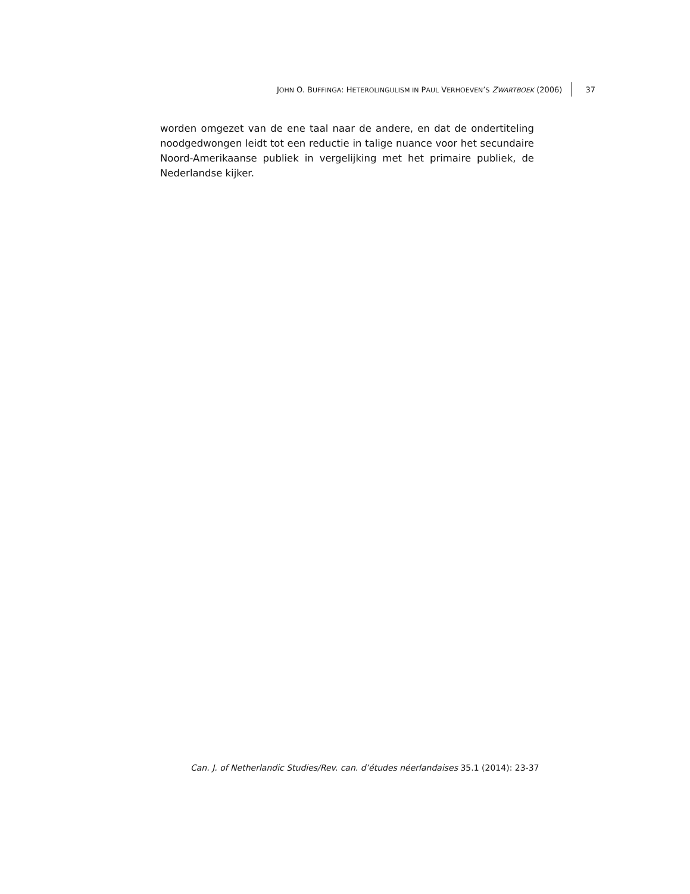JOHN O. BUFFINGA: HETEROLINGULISM IN PAUL VERHOEVEN’S ZWARTBOEK (2006) 37
worden omgezet van de ene taal naar de andere, en dat de ondertiteling noodgedwongen leidt tot een reductie in talige nuance voor het secundaire Noord-Amerikaanse publiek in vergelijking met het primaire publiek, de Nederlandse kijker.
Can. J. of Netherlandic Studies/Rev. can. d’études néerlandaises 35.1 (2014): 23-37